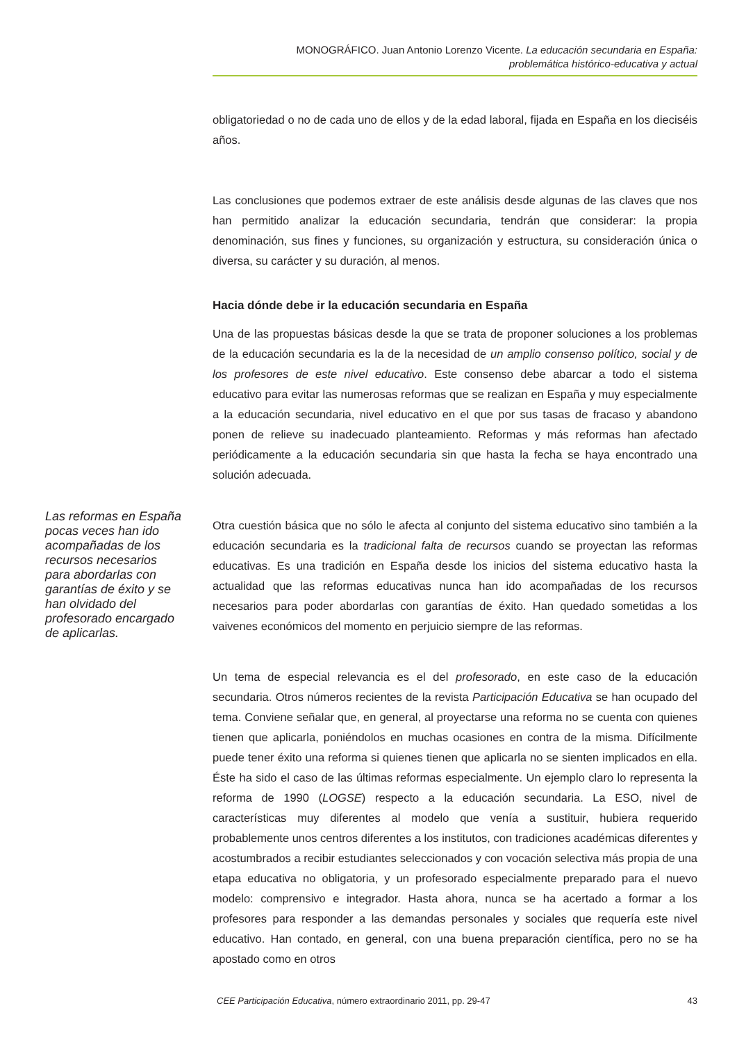MONOGRÁFICO. Juan Antonio Lorenzo Vicente. La educación secundaria en España:
problemática histórico-educativa y actual
obligatoriedad o no de cada uno de ellos y de la edad laboral, fijada en España en los dieciséis años.
Las conclusiones que podemos extraer de este análisis desde algunas de las claves que nos han permitido analizar la educación secundaria, tendrán que considerar: la propia denominación, sus fines y funciones, su organización y estructura, su consideración única o diversa, su carácter y su duración, al menos.
Hacia dónde debe ir la educación secundaria en España
Una de las propuestas básicas desde la que se trata de proponer soluciones a los problemas de la educación secundaria es la de la necesidad de un amplio consenso político, social y de los profesores de este nivel educativo. Este consenso debe abarcar a todo el sistema educativo para evitar las numerosas reformas que se realizan en España y muy especialmente a la educación secundaria, nivel educativo en el que por sus tasas de fracaso y abandono ponen de relieve su inadecuado planteamiento. Reformas y más reformas han afectado periódicamente a la educación secundaria sin que hasta la fecha se haya encontrado una solución adecuada.
Otra cuestión básica que no sólo le afecta al conjunto del sistema educativo sino también a la educación secundaria es la tradicional falta de recursos cuando se proyectan las reformas educativas. Es una tradición en España desde los inicios del sistema educativo hasta la actualidad que las reformas educativas nunca han ido acompañadas de los recursos necesarios para poder abordarlas con garantías de éxito. Han quedado sometidas a los vaivenes económicos del momento en perjuicio siempre de las reformas.
Un tema de especial relevancia es el del profesorado, en este caso de la educación secundaria. Otros números recientes de la revista Participación Educativa se han ocupado del tema. Conviene señalar que, en general, al proyectarse una reforma no se cuenta con quienes tienen que aplicarla, poniéndolos en muchas ocasiones en contra de la misma. Difícilmente puede tener éxito una reforma si quienes tienen que aplicarla no se sienten implicados en ella. Éste ha sido el caso de las últimas reformas especialmente. Un ejemplo claro lo representa la reforma de 1990 (LOGSE) respecto a la educación secundaria. La ESO, nivel de características muy diferentes al modelo que venía a sustituir, hubiera requerido probablemente unos centros diferentes a los institutos, con tradiciones académicas diferentes y acostumbrados a recibir estudiantes seleccionados y con vocación selectiva más propia de una etapa educativa no obligatoria, y un profesorado especialmente preparado para el nuevo modelo: comprensivo e integrador. Hasta ahora, nunca se ha acertado a formar a los profesores para responder a las demandas personales y sociales que requería este nivel educativo. Han contado, en general, con una buena preparación científica, pero no se ha apostado como en otros
Las reformas en España pocas veces han ido acompañadas de los recursos necesarios para abordarlas con garantías de éxito y se han olvidado del profesorado encargado de aplicarlas.
CEE Participación Educativa, número extraordinario 2011, pp. 29-47 43